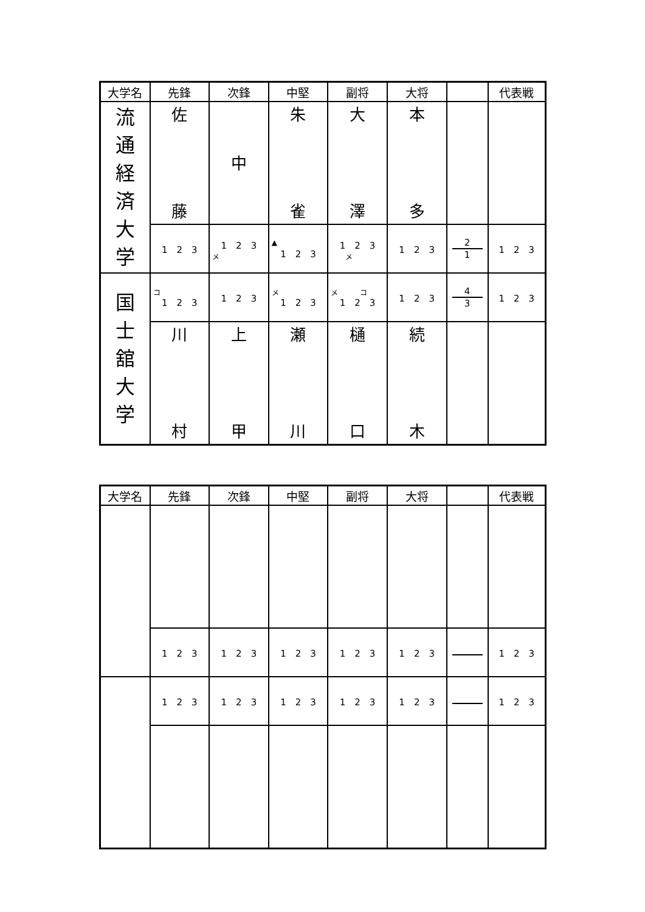| 大学名 | 先鋒 | 次鋒 | 中堅 | 副将 | 大将 | | 代表戦 |
| --- | --- | --- | --- | --- | --- | --- | --- |
| 流 通 経 済 大 学 | 佐 藤 | 中 | 朱 雀 | 大 澤 | 本 多 | | |
| | 1 2 3 | 1 2 3 メ | ▲ 1 2 3 | 1 2 3 メ | 1 2 3 | 2 1 | 1 2 3 |
| 国 士 舘 大 学 | コ 1 2 3 | 1 2 3 | メ 1 2 3 | メ コ 1 2 3 | 1 2 3 | 4 3 | 1 2 3 |
| | 川 村 | 上 甲 | 瀬 川 | 樋 口 | 続 木 | | |
| 大学名 | 先鋒 | 次鋒 | 中堅 | 副将 | 大将 | | 代表戦 |
| --- | --- | --- | --- | --- | --- | --- | --- |
| | 1 2 3 | 1 2 3 | 1 2 3 | 1 2 3 | 1 2 3 | | 1 2 3 |
| | 1 2 3 | 1 2 3 | 1 2 3 | 1 2 3 | 1 2 3 | | 1 2 3 |